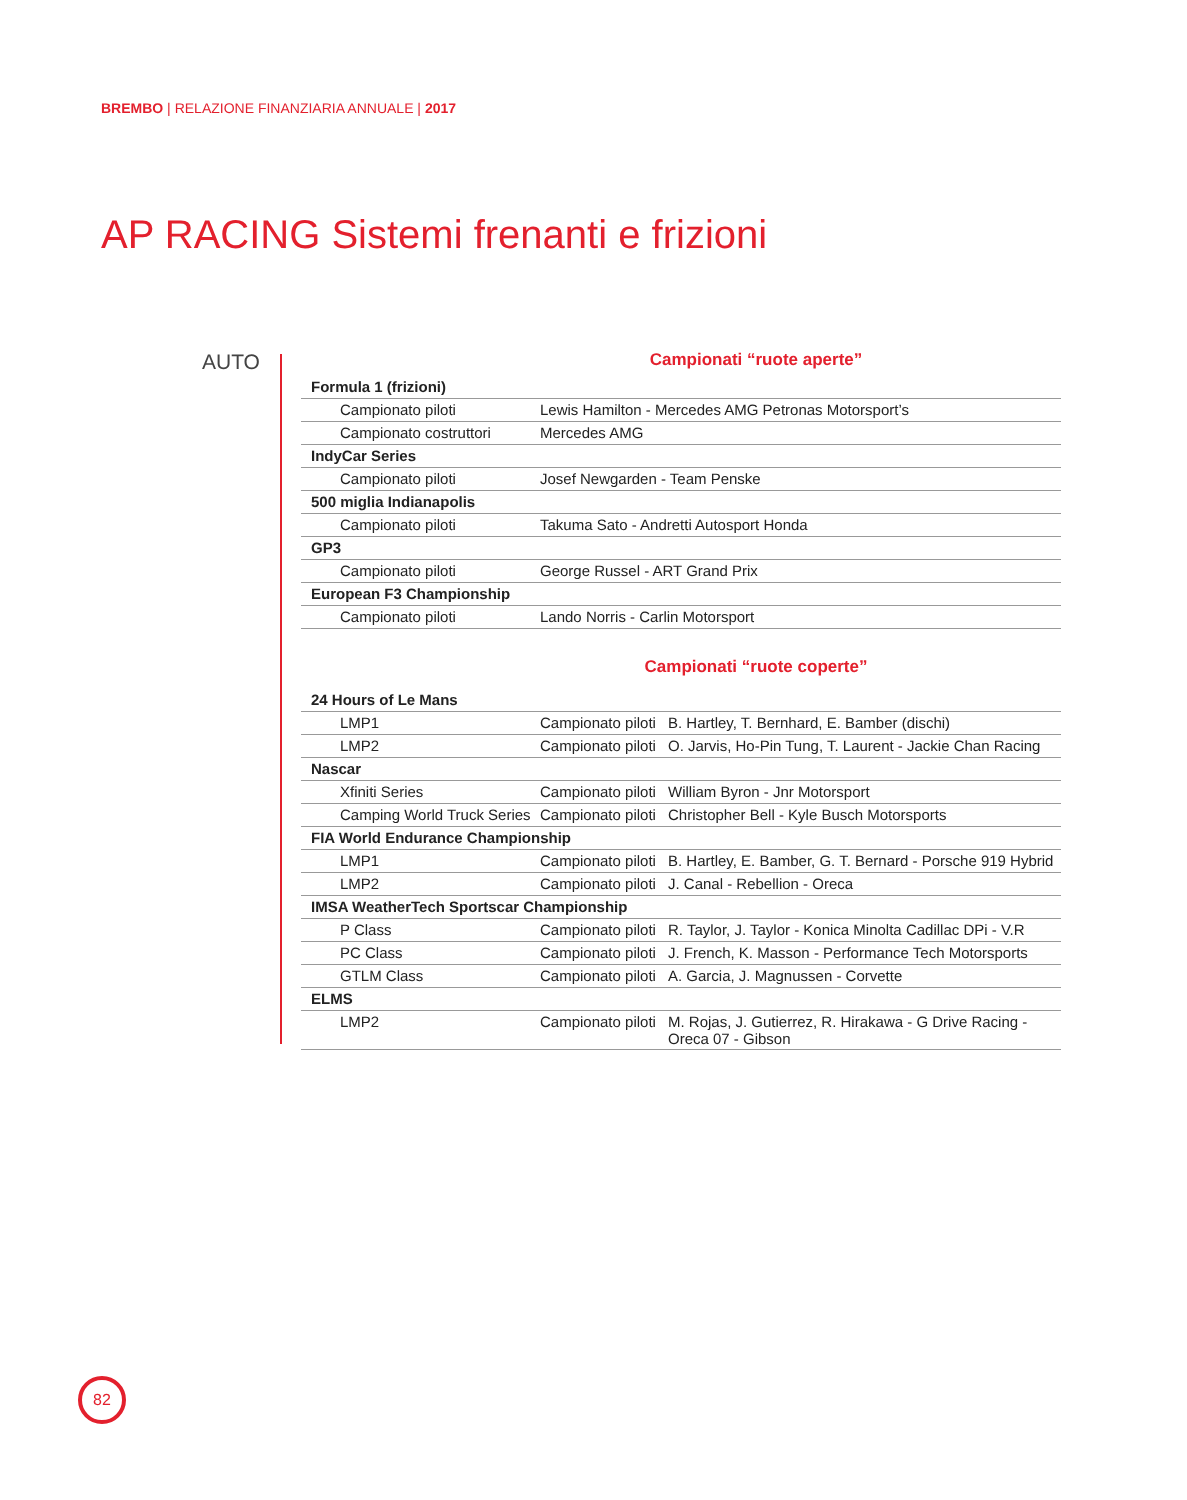BREMBO | RELAZIONE FINANZIARIA ANNUALE | 2017
AP RACING Sistemi frenanti e frizioni
AUTO
Campionati “ruote aperte”
| Formula 1 (frizioni) | |
| Campionato piloti | Lewis Hamilton - Mercedes AMG Petronas Motorsport’s |
| Campionato costruttori | Mercedes AMG |
| IndyCar Series | |
| Campionato piloti | Josef Newgarden - Team Penske |
| 500 miglia Indianapolis | |
| Campionato piloti | Takuma Sato - Andretti Autosport Honda |
| GP3 | |
| Campionato piloti | George Russel - ART Grand Prix |
| European F3 Championship | |
| Campionato piloti | Lando Norris - Carlin Motorsport |
Campionati “ruote coperte”
| 24 Hours of Le Mans | | |
| LMP1 | Campionato piloti | B. Hartley, T. Bernhard, E. Bamber (dischi) |
| LMP2 | Campionato piloti | O. Jarvis, Ho-Pin Tung, T. Laurent - Jackie Chan Racing |
| Nascar | | |
| Xfiniti Series | Campionato piloti | William Byron - Jnr Motorsport |
| Camping World Truck Series | Campionato piloti | Christopher Bell - Kyle Busch Motorsports |
| FIA World Endurance Championship | | |
| LMP1 | Campionato piloti | B. Hartley, E. Bamber, G. T. Bernard - Porsche 919 Hybrid |
| LMP2 | Campionato piloti | J. Canal - Rebellion - Oreca |
| IMSA WeatherTech Sportscar Championship | | |
| P Class | Campionato piloti | R. Taylor, J. Taylor - Konica Minolta Cadillac DPi - V.R |
| PC Class | Campionato piloti | J. French, K. Masson - Performance Tech Motorsports |
| GTLM Class | Campionato piloti | A. Garcia, J. Magnussen - Corvette |
| ELMS | | |
| LMP2 | Campionato piloti | M. Rojas, J. Gutierrez, R. Hirakawa - G Drive Racing - Oreca 07 - Gibson |
82